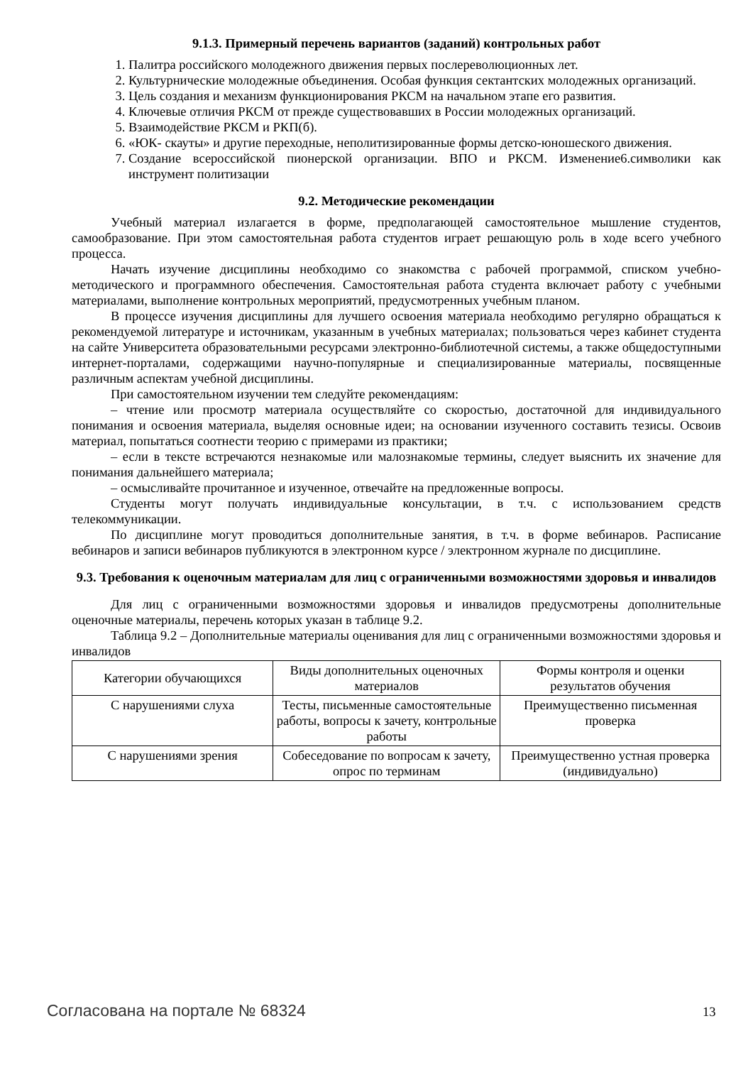9.1.3. Примерный перечень вариантов (заданий) контрольных работ
1. Палитра российского молодежного движения первых послереволюционных лет.
2. Культурнические молодежные объединения. Особая функция сектантских молодежных организаций.
3. Цель создания и механизм функционирования РКСМ на начальном этапе его развития.
4. Ключевые отличия РКСМ от прежде существовавших в России молодежных организаций.
5. Взаимодействие РКСМ и РКП(б).
6. «ЮК- скауты» и другие переходные, неполитизированные формы детско-юношеского движения.
7. Создание всероссийской пионерской организации. ВПО и РКСМ. Изменение6.символики как инструмент политизации
9.2. Методические рекомендации
Учебный материал излагается в форме, предполагающей самостоятельное мышление студентов, самообразование. При этом самостоятельная работа студентов играет решающую роль в ходе всего учебного процесса.
Начать изучение дисциплины необходимо со знакомства с рабочей программой, списком учебно-методического и программного обеспечения. Самостоятельная работа студента включает работу с учебными материалами, выполнение контрольных мероприятий, предусмотренных учебным планом.
В процессе изучения дисциплины для лучшего освоения материала необходимо регулярно обращаться к рекомендуемой литературе и источникам, указанным в учебных материалах; пользоваться через кабинет студента на сайте Университета образовательными ресурсами электронно-библиотечной системы, а также общедоступными интернет-порталами, содержащими научно-популярные и специализированные материалы, посвященные различным аспектам учебной дисциплины.
При самостоятельном изучении тем следуйте рекомендациям:
– чтение или просмотр материала осуществляйте со скоростью, достаточной для индивидуального понимания и освоения материала, выделяя основные идеи; на основании изученного составить тезисы. Освоив материал, попытаться соотнести теорию с примерами из практики;
– если в тексте встречаются незнакомые или малознакомые термины, следует выяснить их значение для понимания дальнейшего материала;
– осмысливайте прочитанное и изученное, отвечайте на предложенные вопросы.
Студенты могут получать индивидуальные консультации, в т.ч. с использованием средств телекоммуникации.
По дисциплине могут проводиться дополнительные занятия, в т.ч. в форме вебинаров. Расписание вебинаров и записи вебинаров публикуются в электронном курсе / электронном журнале по дисциплине.
9.3. Требования к оценочным материалам для лиц с ограниченными возможностями здоровья и инвалидов
Для лиц с ограниченными возможностями здоровья и инвалидов предусмотрены дополнительные оценочные материалы, перечень которых указан в таблице 9.2.
Таблица 9.2 – Дополнительные материалы оценивания для лиц с ограниченными возможностями здоровья и инвалидов
| Категории обучающихся | Виды дополнительных оценочных материалов | Формы контроля и оценки результатов обучения |
| С нарушениями слуха | Тесты, письменные самостоятельные работы, вопросы к зачету, контрольные работы | Преимущественно письменная проверка |
| С нарушениями зрения | Собеседование по вопросам к зачету, опрос по терминам | Преимущественно устная проверка (индивидуально) |
Согласована на портале № 68324 13